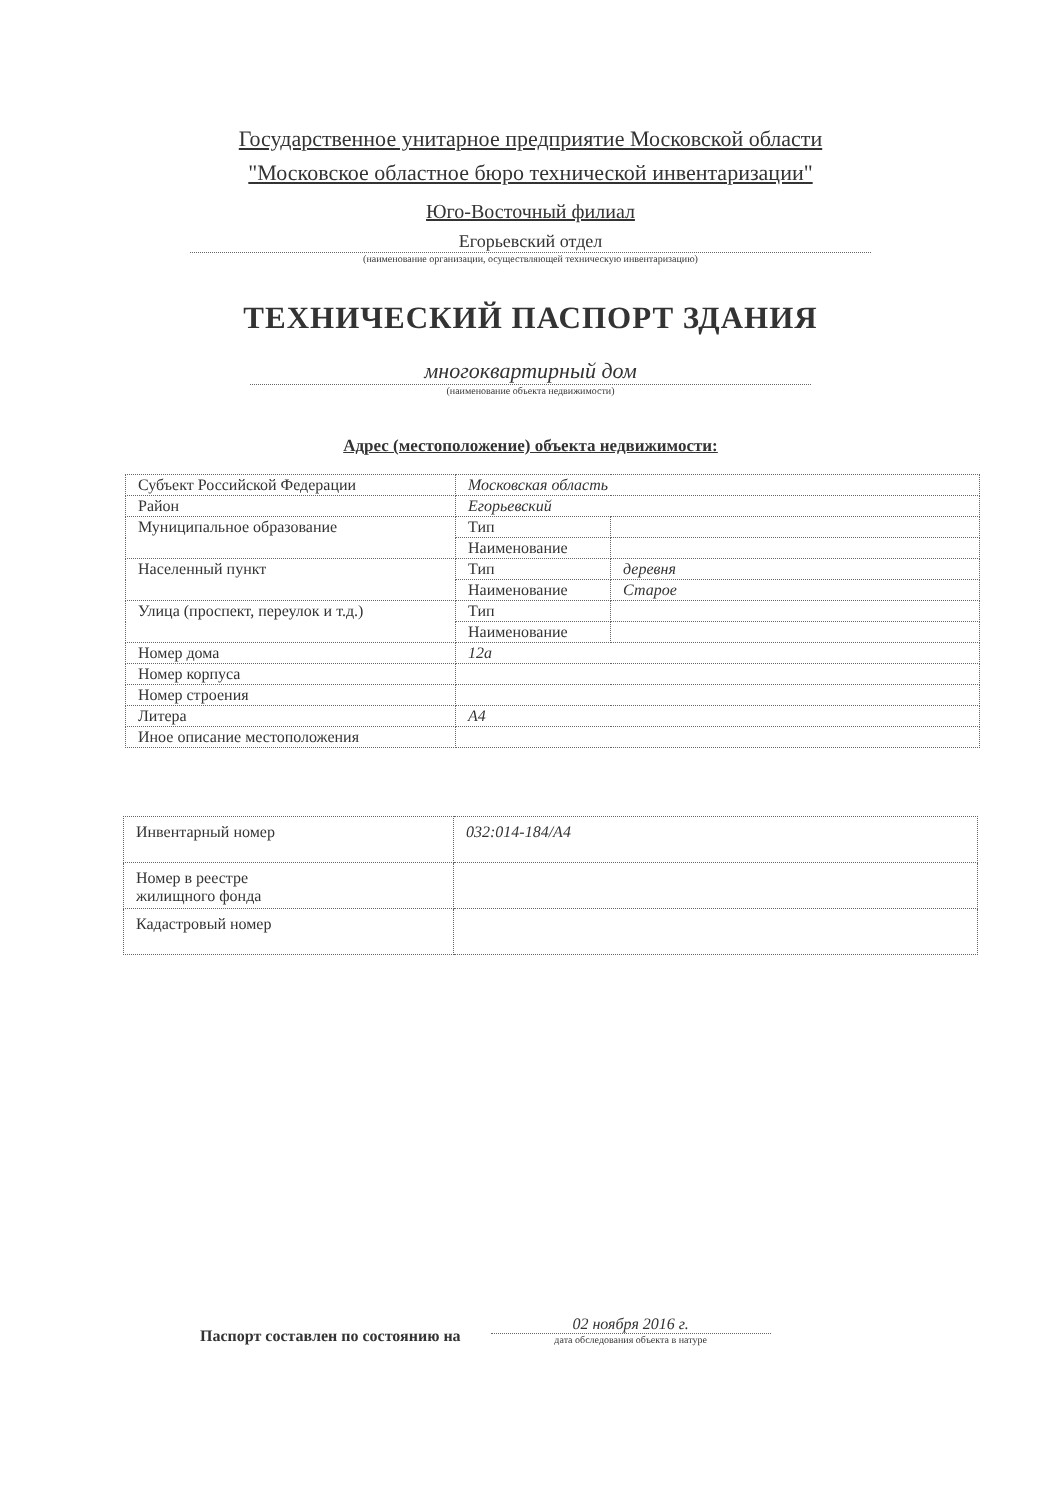Государственное унитарное предприятие Московской области
"Московское областное бюро технической инвентаризации"
Юго-Восточный филиал
Егорьевский отдел
(наименование организации, осуществляющей техническую инвентаризацию)
ТЕХНИЧЕСКИЙ ПАСПОРТ ЗДАНИЯ
многоквартирный дом
(наименование объекта недвижимости)
Адрес (местоположение) объекта недвижимости:
| Субъект Российской Федерации | Московская область | |
| Район | Егорьевский | |
| Муниципальное образование | Тип | |
| | Наименование | |
| Населенный пункт | Тип | деревня |
| | Наименование | Старое |
| Улица (проспект, переулок и т.д.) | Тип | |
| | Наименование | |
| Номер дома | 12а | |
| Номер корпуса | | |
| Номер строения | | |
| Литера | А4 | |
| Иное описание местоположения | | |
| Инвентарный номер | 032:014-184/А4 |
| Номер в реестре жилищного фонда | |
| Кадастровый номер | |
Паспорт составлен по состоянию на
02 ноября 2016 г.
дата обследования объекта в натуре